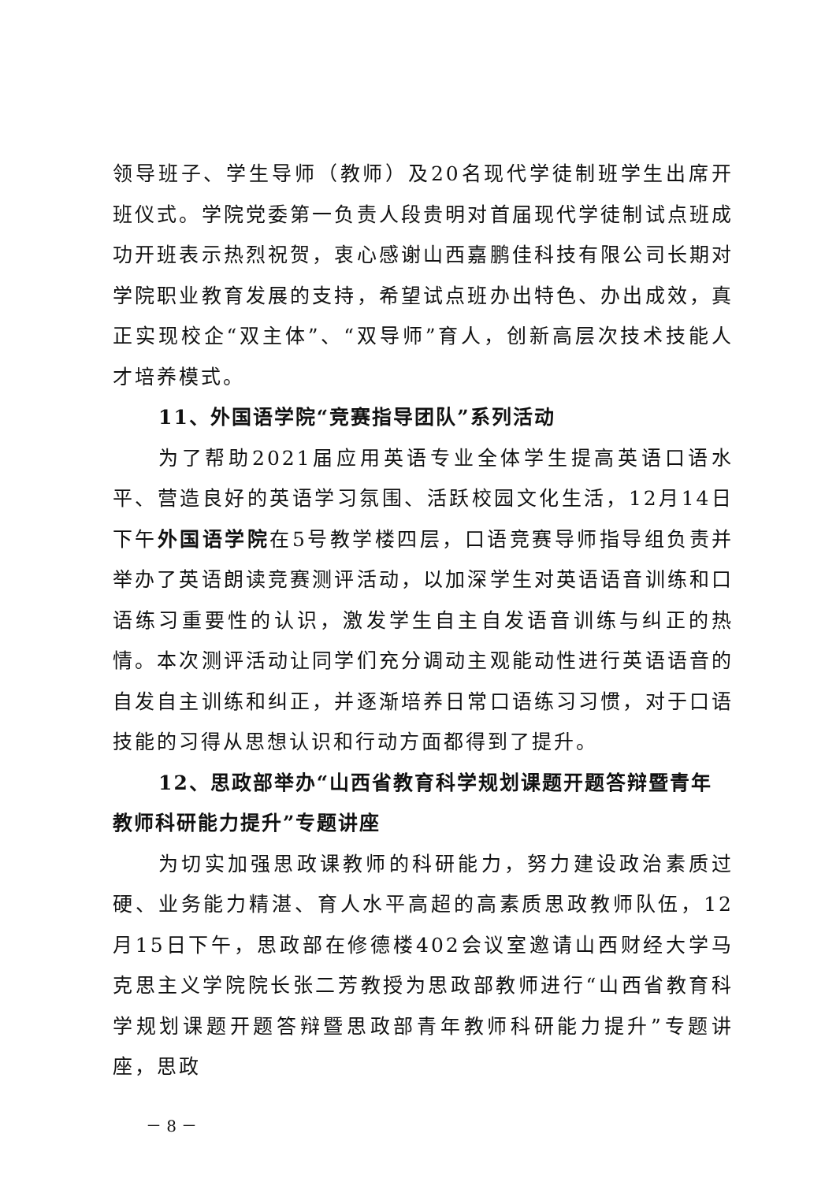领导班子、学生导师（教师）及20名现代学徒制班学生出席开班仪式。学院党委第一负责人段贵明对首届现代学徒制试点班成功开班表示热烈祝贺，衷心感谢山西嘉鹏佳科技有限公司长期对学院职业教育发展的支持，希望试点班办出特色、办出成效，真正实现校企“双主体”、“双导师”育人，创新高层次技术技能人才培养模式。
11、外国语学院“竞赛指导团队”系列活动
为了帮助2021届应用英语专业全体学生提高英语口语水平、营造良好的英语学习氛围、活跃校园文化生活，12月14日下午外国语学院在5号教学楼四层，口语竞赛导师指导组负责并举办了英语朗读竞赛测评活动，以加深学生对英语语音训练和口语练习重要性的认识，激发学生自主自发语音训练与纠正的热情。本次测评活动让同学们充分调动主观能动性进行英语语音的自发自主训练和纠正，并逐渐培养日常口语练习习惯，对于口语技能的习得从思想认识和行动方面都得到了提升。
12、思政部举办“山西省教育科学规划课题开题答辩暨青年教师科研能力提升”专题讲座
为切实加强思政课教师的科研能力，努力建设政治素质过硬、业务能力精湛、育人水平高超的高素质思政教师队伍，12月15日下午，思政部在修德楼402会议室邀请山西财经大学马克思主义学院院长张二芳教授为思政部教师进行“山西省教育科学规划课题开题答辩暨思政部青年教师科研能力提升”专题讲座，思政
－ 8 －